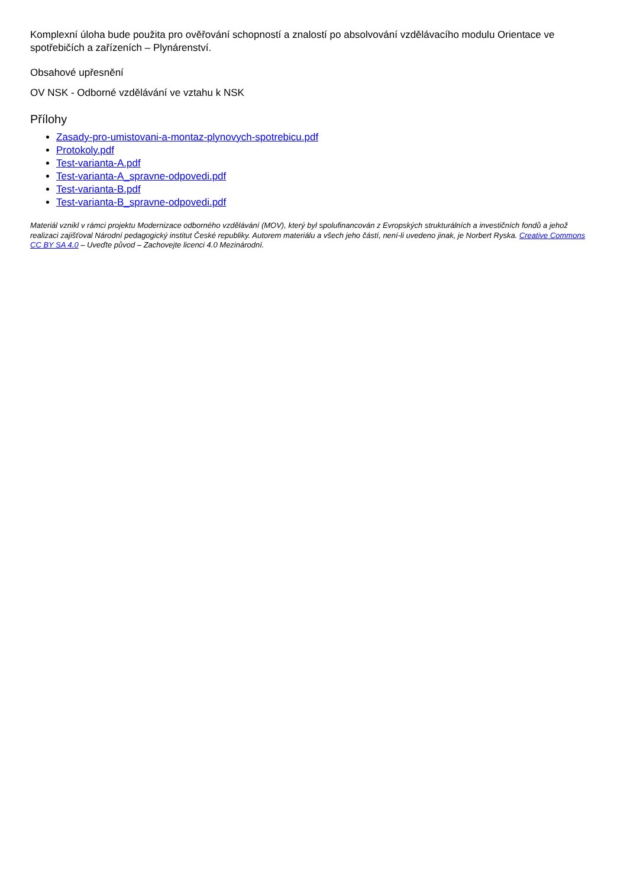Komplexní úloha bude použita pro ověřování schopností a znalostí po absolvování vzdělávacího modulu Orientace ve spotřebičích a zařízeních – Plynárenství.
Obsahové upřesnění
OV NSK - Odborné vzdělávání ve vztahu k NSK
Přílohy
Zasady-pro-umistovani-a-montaz-plynovych-spotrebicu.pdf
Protokoly.pdf
Test-varianta-A.pdf
Test-varianta-A_spravne-odpovedi.pdf
Test-varianta-B.pdf
Test-varianta-B_spravne-odpovedi.pdf
Materiál vznikl v rámci projektu Modernizace odborného vzdělávání (MOV), který byl spolufinancován z Evropských strukturálních a investičních fondů a jehož realizaci zajišťoval Národní pedagogický institut České republiky. Autorem materiálu a všech jeho částí, není-li uvedeno jinak, je Norbert Ryska. Creative Commons CC BY SA 4.0 – Uveďte původ – Zachovejte licenci 4.0 Mezinárodní.